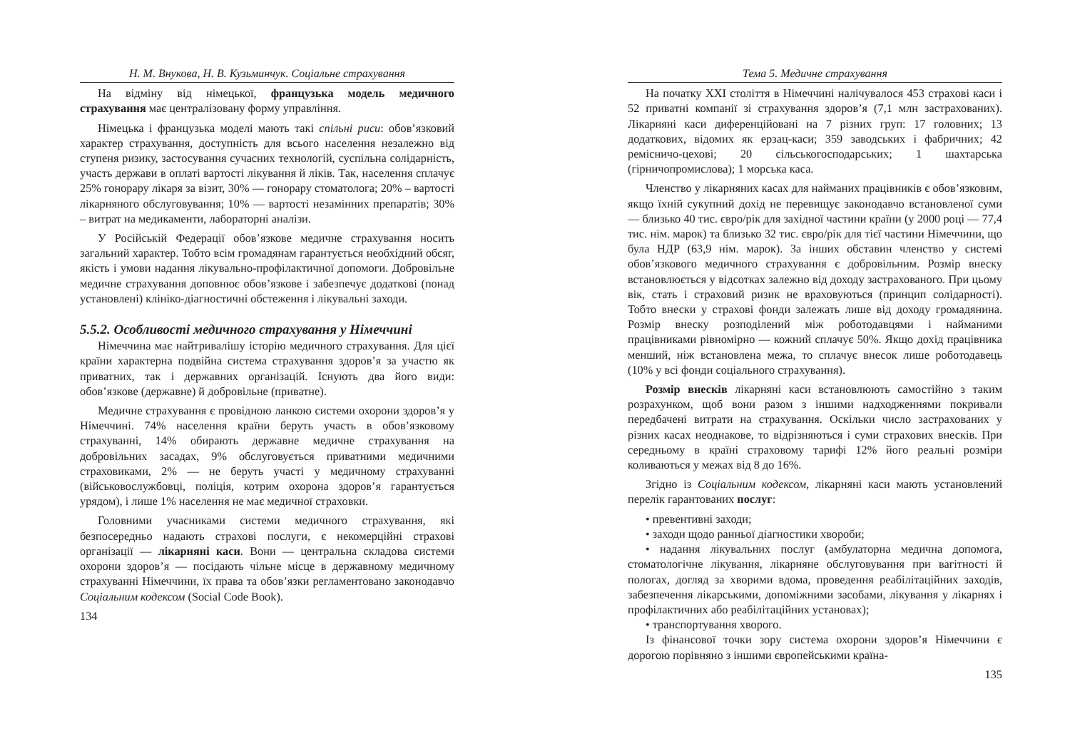Н. М. Внукова, Н. В. Кузьминчук. Соціальне страхування
На відміну від німецької, французька модель медичного страхування має централізовану форму управління.
Німецька і французька моделі мають такі спільні риси: обов’язковий характер страхування, доступність для всього населення незалежно від ступеня ризику, застосування сучасних технологій, суспільна солідарність, участь держави в оплаті вартості лікування й ліків. Так, населення сплачує 25% гонорару лікаря за візит, 30% — гонорару стоматолога; 20% – вартості лікарняного обслуговування; 10% — вартості незамінних препаратів; 30% – витрат на медикаменти, лабораторні аналізи.
У Російській Федерації обов’язкове медичне страхування носить загальний характер. Тобто всім громадянам гарантується необхідний обсяг, якість і умови надання лікувально-профілактичної допомоги. Добровільне медичне страхування доповнює обов’язкове і забезпечує додаткові (понад установлені) клініко-діагностичні обстеження і лікувальні заходи.
5.5.2. Особливості медичного страхування у Німеччині
Німеччина має найтривалішу історію медичного страхування. Для цієї країни характерна подвійна система страхування здоров’я за участю як приватних, так і державних організацій. Існують два його види: обов’язкове (державне) й добровільне (приватне).
Медичне страхування є провідною ланкою системи охорони здоров’я у Німеччині. 74% населення країни беруть участь в обов’язковому страхуванні, 14% обирають державне медичне страхування на добровільних засадах, 9% обслуговується приватними медичними страховиками, 2% — не беруть участі у медичному страхуванні (військовослужбовці, поліція, котрим охорона здоров’я гарантується урядом), і лише 1% населення не має медичної страховки.
Головними учасниками системи медичного страхування, які безпосередньо надають страхові послуги, є некомерційні страхові організації — лікарняні каси. Вони — центральна складова системи охорони здоров’я — посідають чільне місце в державному медичному страхуванні Німеччини, їх права та обов’язки регламентовано законодавчо Соціальним кодексом (Social Code Book).
134
Тема 5. Медичне страхування
На початку XXI століття в Німеччині налічувалося 453 страхові каси і 52 приватні компанії зі страхування здоров’я (7,1 млн застрахованих). Лікарняні каси диференційовані на 7 різних груп: 17 головних; 13 додаткових, відомих як ерзац-каси; 359 заводських і фабричних; 42 ремісничо-цехові; 20 сільськогосподарських; 1 шахтарська (гірничопромислова); 1 морська каса.
Членство у лікарняних касах для найманих працівників є обов’язковим, якщо їхній сукупний дохід не перевищує законодавчо встановленої суми — близько 40 тис. євро/рік для західної частини країни (у 2000 році — 77,4 тис. нім. марок) та близько 32 тис. євро/рік для тієї частини Німеччини, що була НДР (63,9 нім. марок). За інших обставин членство у системі обов’язкового медичного страхування є добровільним. Розмір внеску встановлюється у відсотках залежно від доходу застрахованого. При цьому вік, стать і страховий ризик не враховуються (принцип солідарності). Тобто внески у страхові фонди залежать лише від доходу громадянина. Розмір внеску розподілений між роботодавцями і найманими працівниками рівномірно — кожний сплачує 50%. Якщо дохід працівника менший, ніж встановлена межа, то сплачує внесок лише роботодавець (10% у всі фонди соціального страхування).
Розмір внесків лікарняні каси встановлюють самостійно з таким розрахунком, щоб вони разом з іншими надходженнями покривали передбачені витрати на страхування. Оскільки число застрахованих у різних касах неоднакове, то відрізняються і суми страхових внесків. При середньому в країні страховому тарифі 12% його реальні розміри коливаються у межах від 8 до 16%.
Згідно із Соціальним кодексом, лікарняні каси мають установлений перелік гарантованих послуг:
• превентивні заходи;
• заходи щодо ранньої діагностики хвороби;
• надання лікувальних послуг (амбулаторна медична допомога, стоматологічне лікування, лікарняне обслуговування при вагітності й пологах, догляд за хворими вдома, проведення реабілітаційних заходів, забезпечення лікарськими, допоміжними засобами, лікування у лікарнях і профілактичних або реабілітаційних установах);
• транспортування хворого.
Із фінансової точки зору система охорони здоров’я Німеччини є дорогою порівняно з іншими європейськими країна-
135